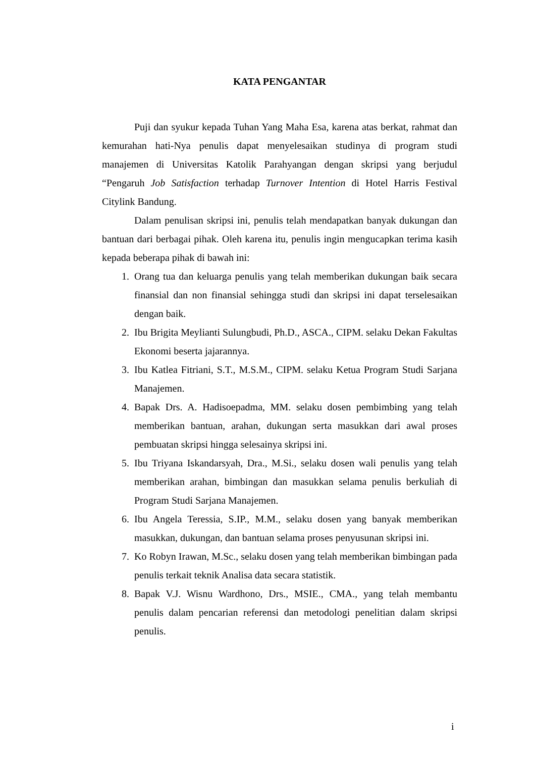KATA PENGANTAR
Puji dan syukur kepada Tuhan Yang Maha Esa, karena atas berkat, rahmat dan kemurahan hati-Nya penulis dapat menyelesaikan studinya di program studi manajemen di Universitas Katolik Parahyangan dengan skripsi yang berjudul “Pengaruh Job Satisfaction terhadap Turnover Intention di Hotel Harris Festival Citylink Bandung.
Dalam penulisan skripsi ini, penulis telah mendapatkan banyak dukungan dan bantuan dari berbagai pihak. Oleh karena itu, penulis ingin mengucapkan terima kasih kepada beberapa pihak di bawah ini:
1. Orang tua dan keluarga penulis yang telah memberikan dukungan baik secara finansial dan non finansial sehingga studi dan skripsi ini dapat terselesaikan dengan baik.
2. Ibu Brigita Meylianti Sulungbudi, Ph.D., ASCA., CIPM. selaku Dekan Fakultas Ekonomi beserta jajarannya.
3. Ibu Katlea Fitriani, S.T., M.S.M., CIPM. selaku Ketua Program Studi Sarjana Manajemen.
4. Bapak Drs. A. Hadisoepadma, MM. selaku dosen pembimbing yang telah memberikan bantuan, arahan, dukungan serta masukkan dari awal proses pembuatan skripsi hingga selesainya skripsi ini.
5. Ibu Triyana Iskandarsyah, Dra., M.Si., selaku dosen wali penulis yang telah memberikan arahan, bimbingan dan masukkan selama penulis berkuliah di Program Studi Sarjana Manajemen.
6. Ibu Angela Teressia, S.IP., M.M., selaku dosen yang banyak memberikan masukkan, dukungan, dan bantuan selama proses penyusunan skripsi ini.
7. Ko Robyn Irawan, M.Sc., selaku dosen yang telah memberikan bimbingan pada penulis terkait teknik Analisa data secara statistik.
8. Bapak V.J. Wisnu Wardhono, Drs., MSIE., CMA., yang telah membantu penulis dalam pencarian referensi dan metodologi penelitian dalam skripsi penulis.
i